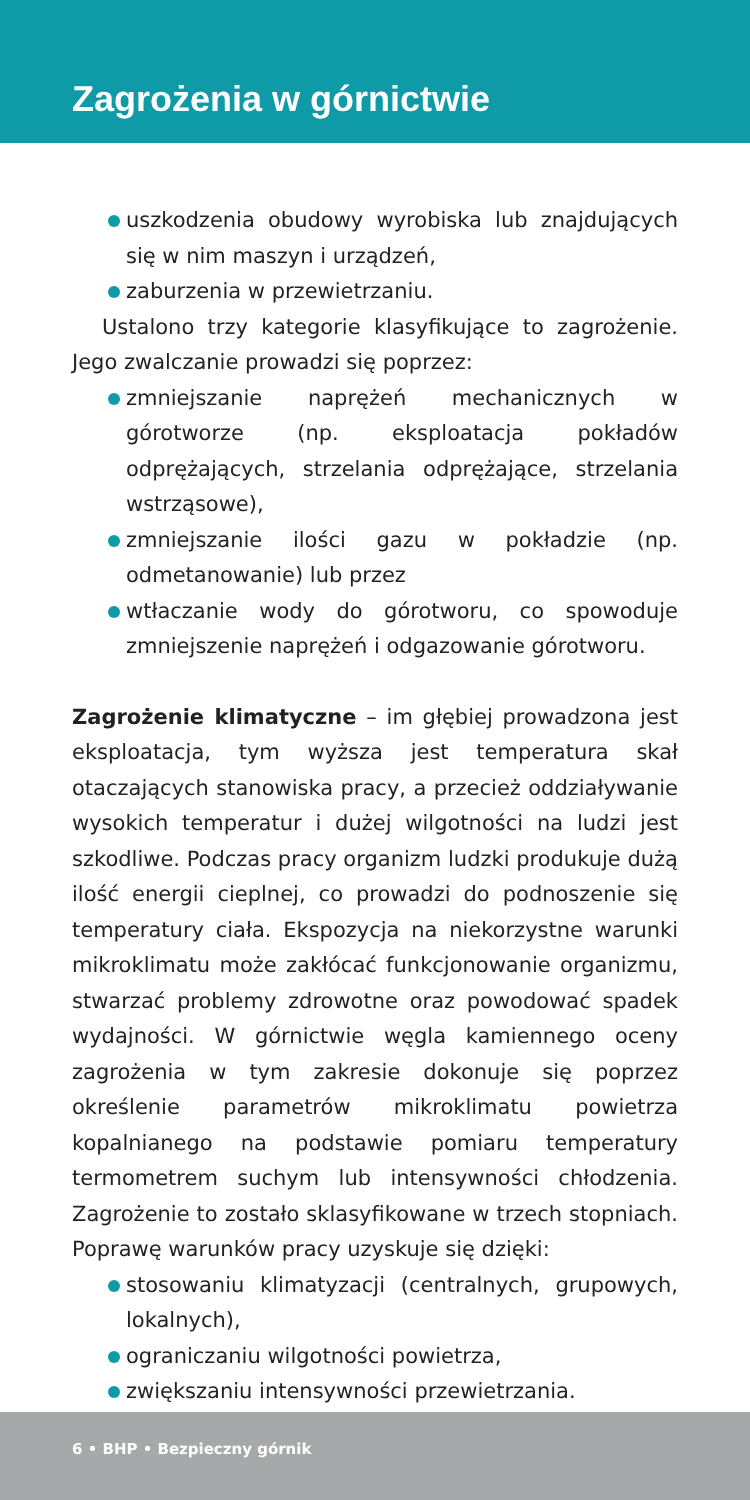Zagrożenia w górnictwie
uszkodzenia obudowy wyrobiska lub znajdujących się w nim maszyn i urządzeń,
zaburzenia w przewietrzaniu.
Ustalono trzy kategorie klasyfikujące to zagrożenie. Jego zwalczanie prowadzi się poprzez:
zmniejszanie naprężeń mechanicznych w górotworze (np. eksploatacja pokładów odprężających, strzelania odprężające, strzelania wstrząsowe),
zmniejszanie ilości gazu w pokładzie (np. odmetanowanie) lub przez
wtłaczanie wody do górotworu, co spowoduje zmniejszenie naprężeń i odgazowanie górotworu.
Zagrożenie klimatyczne – im głębiej prowadzona jest eksploatacja, tym wyższa jest temperatura skał otaczających stanowiska pracy, a przecież oddziaływanie wysokich temperatur i dużej wilgotności na ludzi jest szkodliwe. Podczas pracy organizm ludzki produkuje dużą ilość energii cieplnej, co prowadzi do podnoszenie się temperatury ciała. Ekspozycja na niekorzystne warunki mikroklimatu może zakłócać funkcjonowanie organizmu, stwarzać problemy zdrowotne oraz powodować spadek wydajności. W górnictwie węgla kamiennego oceny zagrożenia w tym zakresie dokonuje się poprzez określenie parametrów mikroklimatu powietrza kopalnianego na podstawie pomiaru temperatury termometrem suchym lub intensywności chłodzenia. Zagrożenie to zostało sklasyfikowane w trzech stopniach. Poprawę warunków pracy uzyskuje się dzięki:
stosowaniu klimatyzacji (centralnych, grupowych, lokalnych),
ograniczaniu wilgotności powietrza,
zwiększaniu intensywności przewietrzania.
6 • BHP • Bezpieczny górnik